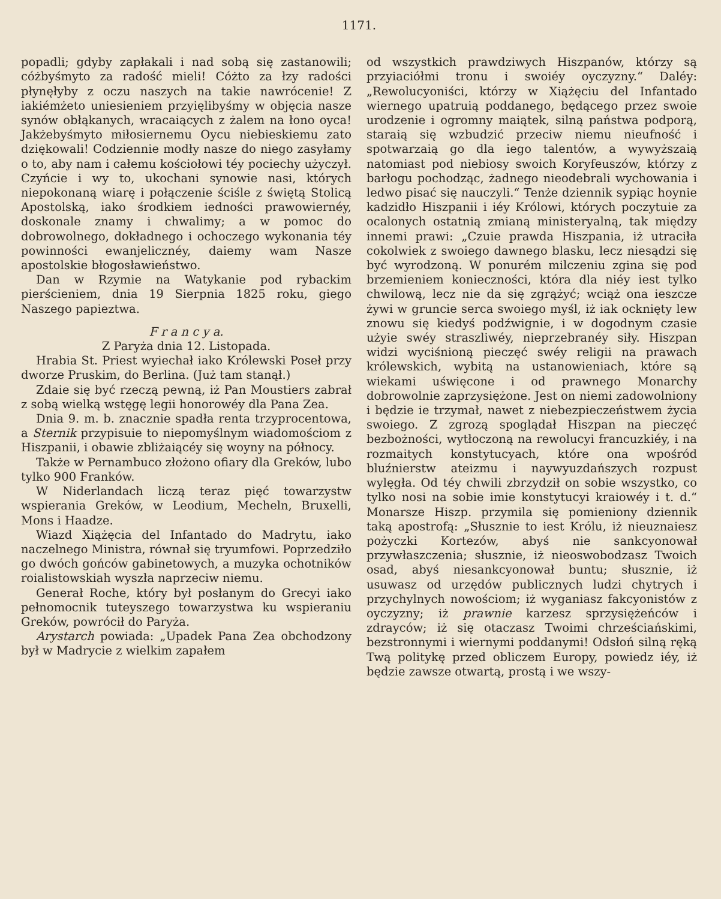1171.
popadli; gdyby zapłakali i nad sobą się zastanowili; cóżbyśmyto za radość mieli! Cóżto za łzy radości płynęłyby z oczu naszych na takie nawrócenie! Z iakiémżeto uniesieniem przyięlibyśmy w objęcia nasze synów obłąkanych, wracaiących z żalem na łono oyca! Jakżebyśmyto miłosiernemu Oycu niebieskiemu zato dziękowali! Codziennie modły nasze do niego zasyłamy o to, aby nam i całemu kościołowi téy pociechy użyczył. Czyńcie i wy to, ukochani synowie nasi, których niepokonaną wiarę i połączenie ściśle z świętą Stolicą Apostolską, iako środkiem iedności prawowiernéy, doskonale znamy i chwalimy; a w pomoc do dobrowolnego, dokładnego i ochoczego wykonania téy powinności ewanjelicznéy, daiemy wam Nasze apostolskie błogosławieństwo.
Dan w Rzymie na Watykanie pod rybackim pierścieniem, dnia 19 Sierpnia 1825 roku, giego Naszego papieztwa.
F r a n c y a.
Z Paryża dnia 12. Listopada.
Hrabia St. Priest wyiechał iako Królewski Poseł przy dworze Pruskim, do Berlina. (Już tam stanął.)
Zdaie się być rzeczą pewną, iż Pan Moustiers zabrał z sobą wielką wstęgę legii honorowéy dla Pana Zea.
Dnia 9. m. b. znacznie spadła renta trzyprocentowa, a Sternik przypisuie to niepomyślnym wiadomościom z Hiszpanii, i obawie zbliżaiącéy się woyny na północy.
Także w Pernambuco złożono ofiary dla Greków, lubo tylko 900 Franków.
W Niderlandach liczą teraz pięć towarzystw wspierania Greków, w Leodium, Mecheln, Bruxelli, Mons i Haadze.
Wiazd Xiążęcia del Infantado do Madrytu, iako naczelnego Ministra, równał się tryumfowi. Poprzedziło go dwóch gońców gabinetowych, a muzyka ochotników roialistowskiah wyszła naprzeciw niemu.
Generał Roche, który był posłanym do Grecyi iako pełnomocnik tuteyszego towarzystwa ku wspieraniu Greków, powrócił do Paryża.
Arystarch powiada: „Upadek Pana Zea obchodzony był w Madrycie z wielkim zapałem
od wszystkich prawdziwych Hiszpanów, którzy są przyiaciółmi tronu i swoiéy oyczyzny.“ Daléy: „Rewolucyoniści, którzy w Xiążęciu del Infantado wiernego upatruią poddanego, będącego przez swoie urodzenie i ogromny maiątek, silną państwa podporą, staraią się wzbudzić przeciw niemu nieufność i spotwarzaią go dla iego talentów, a wywyższaią natomiast pod niebiosy swoich Koryfeuszów, którzy z barłogu pochodząc, żadnego nieodebrali wychowania i ledwo pisać się nauczyli.“ Tenże dziennik sypiąc hoynie kadzidło Hiszpanii i iéy Królowi, których poczytuie za ocalonych ostatnią zmianą ministeryalną, tak między innemi prawi: „Czuie prawda Hiszpania, iż utraciła cokolwiek z swoiego dawnego blasku, lecz niesądzi się być wyrodzoną. W ponurém milczeniu zgina się pod brzemieniem konieczności, która dla niéy iest tylko chwilową, lecz nie da się zgrążyć; wciąż ona ieszcze żywi w gruncie serca swoiego myśl, iż iak ocknięty lew znowu się kiedyś podźwignie, i w dogodnym czasie użyie swéy straszliwéy, nieprzebranéy siły. Hiszpan widzi wyciśnioną pieczęć swéy religii na prawach królewskich, wybitą na ustanowieniach, które są wiekami uświęcone i od prawnego Monarchy dobrowolnie zaprzysiężone. Jest on niemi zadowolniony i będzie ie trzymał, nawet z niebezpieczeństwem życia swoiego. Z zgrozą spoglądał Hiszpan na pieczęć bezbożności, wytłoczoną na rewolucyi francuzkiéy, i na rozmaitych konstytucyach, które ona wpośród bluźnierstw ateizmu i naywyuzdańszych rozpust wylęgła. Od téy chwili zbrzydził on sobie wszystko, co tylko nosi na sobie imie konstytucyi kraiowéy i t. d.“ Monarsze Hiszp. przymila się pomieniony dziennik taką apostrofą: „Słusznie to iest Królu, iż nieuznaiesz pożyczki Kortezów, abyś nie sankcyonował przywłaszczenia; słusznie, iż nieoswobodzasz Twoich osad, abyś niesankcyonował buntu; słusznie, iż usuwasz od urzędów publicznych ludzi chytrych i przychylnych nowościom; iż wyganiasz fakcyonistów z oyczyzny; iż prawnie karzesz sprzysiężeńców i zdrayców; iż się otaczasz Twoimi chrześciańskimi, bezstronnymi i wiernymi poddanymi! Odsłoń silną ręką Twą politykę przed obliczem Europy, powiedz iéy, iż będzie zawsze otwartą, prostą i we wszy-